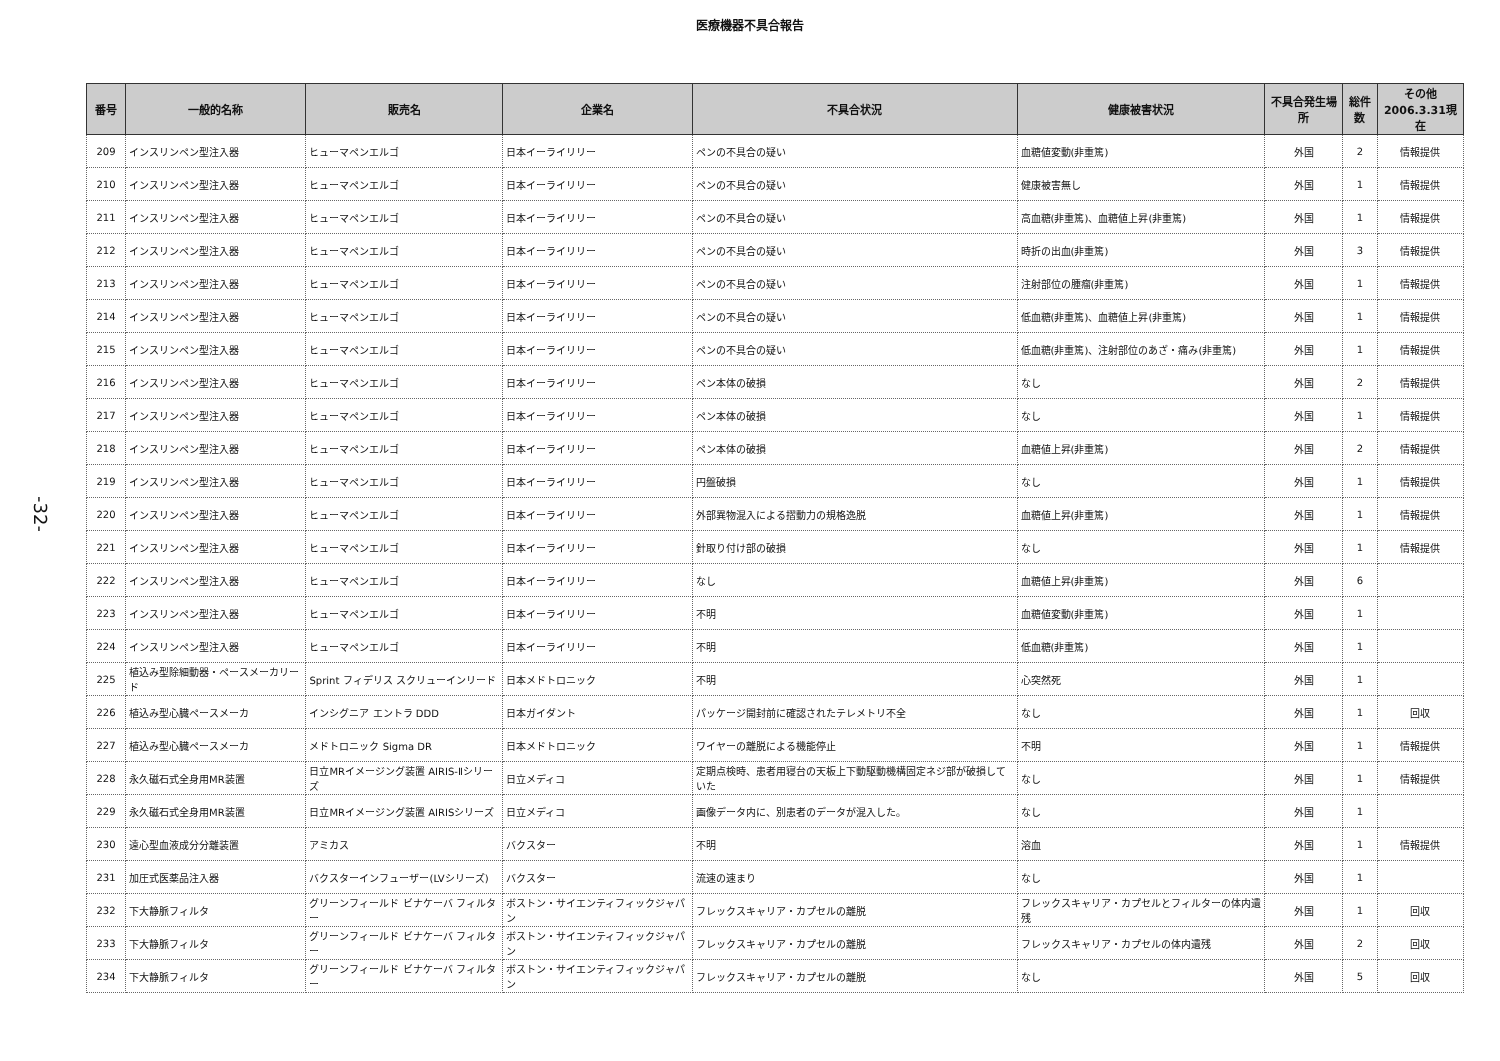医療機器不具合報告
-32-
| 番号 | 一般的名称 | 販売名 | 企業名 | 不具合状況 | 健康被害状況 | 不具合発生場所 | 総件数 | その他 2006.3.31現在 |
| --- | --- | --- | --- | --- | --- | --- | --- | --- |
| 209 | インスリンペン型注入器 | ヒューマペンエルゴ | 日本イーライリリー | ペンの不具合の疑い | 血糖値変動(非重篤) | 外国 | 2 | 情報提供 |
| 210 | インスリンペン型注入器 | ヒューマペンエルゴ | 日本イーライリリー | ペンの不具合の疑い | 健康被害無し | 外国 | 1 | 情報提供 |
| 211 | インスリンペン型注入器 | ヒューマペンエルゴ | 日本イーライリリー | ペンの不具合の疑い | 高血糖(非重篤)、血糖値上昇(非重篤) | 外国 | 1 | 情報提供 |
| 212 | インスリンペン型注入器 | ヒューマペンエルゴ | 日本イーライリリー | ペンの不具合の疑い | 時折の出血(非重篤) | 外国 | 3 | 情報提供 |
| 213 | インスリンペン型注入器 | ヒューマペンエルゴ | 日本イーライリリー | ペンの不具合の疑い | 注射部位の腫瘤(非重篤) | 外国 | 1 | 情報提供 |
| 214 | インスリンペン型注入器 | ヒューマペンエルゴ | 日本イーライリリー | ペンの不具合の疑い | 低血糖(非重篤)、血糖値上昇(非重篤) | 外国 | 1 | 情報提供 |
| 215 | インスリンペン型注入器 | ヒューマペンエルゴ | 日本イーライリリー | ペンの不具合の疑い | 低血糖(非重篤)、注射部位のあざ・痛み(非重篤) | 外国 | 1 | 情報提供 |
| 216 | インスリンペン型注入器 | ヒューマペンエルゴ | 日本イーライリリー | ペン本体の破損 | なし | 外国 | 2 | 情報提供 |
| 217 | インスリンペン型注入器 | ヒューマペンエルゴ | 日本イーライリリー | ペン本体の破損 | なし | 外国 | 1 | 情報提供 |
| 218 | インスリンペン型注入器 | ヒューマペンエルゴ | 日本イーライリリー | ペン本体の破損 | 血糖値上昇(非重篤) | 外国 | 2 | 情報提供 |
| 219 | インスリンペン型注入器 | ヒューマペンエルゴ | 日本イーライリリー | 円盤破損 | なし | 外国 | 1 | 情報提供 |
| 220 | インスリンペン型注入器 | ヒューマペンエルゴ | 日本イーライリリー | 外部異物混入による摺動力の規格逸脱 | 血糖値上昇(非重篤) | 外国 | 1 | 情報提供 |
| 221 | インスリンペン型注入器 | ヒューマペンエルゴ | 日本イーライリリー | 針取り付け部の破損 | なし | 外国 | 1 | 情報提供 |
| 222 | インスリンペン型注入器 | ヒューマペンエルゴ | 日本イーライリリー | なし | 血糖値上昇(非重篤) | 外国 | 6 | |
| 223 | インスリンペン型注入器 | ヒューマペンエルゴ | 日本イーライリリー | 不明 | 血糖値変動(非重篤) | 外国 | 1 | |
| 224 | インスリンペン型注入器 | ヒューマペンエルゴ | 日本イーライリリー | 不明 | 低血糖(非重篤) | 外国 | 1 | |
| 225 | 植込み型除細動器・ペースメーカリード | Sprint フィデリス スクリューインリード | 日本メドトロニック | 不明 | 心突然死 | 外国 | 1 | |
| 226 | 植込み型心臓ペースメーカ | インシグニア エントラ DDD | 日本ガイダント | パッケージ開封前に確認されたテレメトリ不全 | なし | 外国 | 1 | 回収 |
| 227 | 植込み型心臓ペースメーカ | メドトロニック Sigma DR | 日本メドトロニック | ワイヤーの離脱による機能停止 | 不明 | 外国 | 1 | 情報提供 |
| 228 | 永久磁石式全身用MR装置 | 日立MRイメージング装置 AIRIS-Ⅱシリーズ | 日立メディコ | 定期点検時、患者用寝台の天板上下動駆動機構固定ネジ部が破損していた | なし | 外国 | 1 | 情報提供 |
| 229 | 永久磁石式全身用MR装置 | 日立MRイメージング装置 AIRISシリーズ | 日立メディコ | 画像データ内に、別患者のデータが混入した。 | なし | 外国 | 1 | |
| 230 | 遠心型血液成分分離装置 | アミカス | バクスター | 不明 | 溶血 | 外国 | 1 | 情報提供 |
| 231 | 加圧式医薬品注入器 | バクスターインフューザー(LVシリーズ) | バクスター | 流速の速まり | なし | 外国 | 1 | |
| 232 | 下大静脈フィルタ | グリーンフィールド ビナケーバ フィルター | ボストン・サイエンティフィックジャパン | フレックスキャリア・カプセルの離脱 | フレックスキャリア・カプセルとフィルターの体内遺残 | 外国 | 1 | 回収 |
| 233 | 下大静脈フィルタ | グリーンフィールド ビナケーバ フィルター | ボストン・サイエンティフィックジャパン | フレックスキャリア・カプセルの離脱 | フレックスキャリア・カプセルの体内遺残 | 外国 | 2 | 回収 |
| 234 | 下大静脈フィルタ | グリーンフィールド ビナケーバ フィルター | ボストン・サイエンティフィックジャパン | フレックスキャリア・カプセルの離脱 | なし | 外国 | 5 | 回収 |